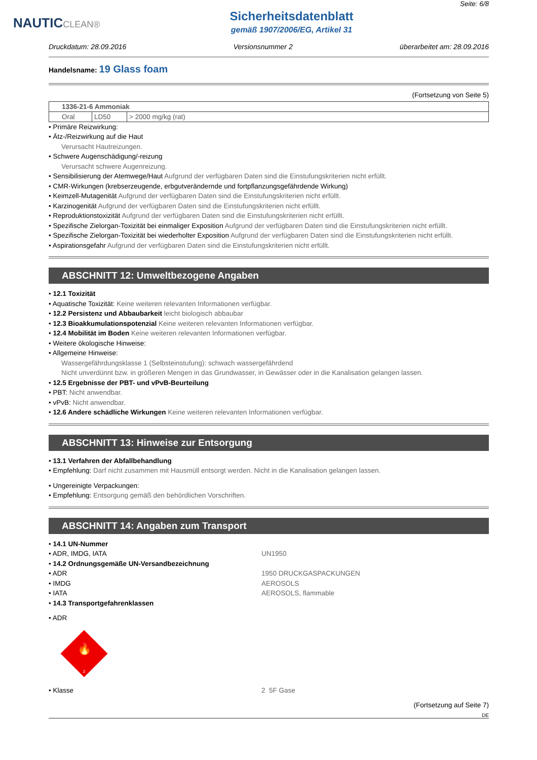NAUTICCLEAN®
Sicherheitsdatenblatt
gemäß 1907/2006/EG, Artikel 31
Seite: 6/8
Druckdatum: 28.09.2016 Versionsnummer 2 überarbeitet am: 28.09.2016
Handelsname: 19 Glass foam
(Fortsetzung von Seite 5)
| 1336-21-6 Ammoniak | | |
| Oral | LD50 | > 2000 mg/kg (rat) |
• Primäre Reizwirkung:
• Ätz-/Reizwirkung auf die Haut
Verursacht Hautreizungen.
• Schwere Augenschädigung/-reizung
Verursacht schwere Augenreizung.
• Sensibilisierung der Atemwege/Haut Aufgrund der verfügbaren Daten sind die Einstufungskriterien nicht erfüllt.
• CMR-Wirkungen (krebserzeugende, erbgutverändernde und fortpflanzungsgefährdende Wirkung)
• Keimzell-Mutagenität Aufgrund der verfügbaren Daten sind die Einstufungskriterien nicht erfüllt.
• Karzinogenität Aufgrund der verfügbaren Daten sind die Einstufungskriterien nicht erfüllt.
• Reproduktionstoxizität Aufgrund der verfügbaren Daten sind die Einstufungskriterien nicht erfüllt.
• Spezifische Zielorgan-Toxizität bei einmaliger Exposition Aufgrund der verfügbaren Daten sind die Einstufungskriterien nicht erfüllt.
• Spezifische Zielorgan-Toxizität bei wiederholter Exposition Aufgrund der verfügbaren Daten sind die Einstufungskriterien nicht erfüllt.
• Aspirationsgefahr Aufgrund der verfügbaren Daten sind die Einstufungskriterien nicht erfüllt.
ABSCHNITT 12: Umweltbezogene Angaben
• 12.1 Toxizität
• Aquatische Toxizität: Keine weiteren relevanten Informationen verfügbar.
• 12.2 Persistenz und Abbaubarkeit leicht biologisch abbaubar
• 12.3 Bioakkumulationspotenzial Keine weiteren relevanten Informationen verfügbar.
• 12.4 Mobilität im Boden Keine weiteren relevanten Informationen verfügbar.
• Weitere ökologische Hinweise:
• Allgemeine Hinweise:
Wassergefährdungsklasse 1 (Selbsteinstufung): schwach wassergefährdend
Nicht unverdünnt bzw. in größeren Mengen in das Grundwasser, in Gewässer oder in die Kanalisation gelangen lassen.
• 12.5 Ergebnisse der PBT- und vPvB-Beurteilung
• PBT: Nicht anwendbar.
• vPvB: Nicht anwendbar.
• 12.6 Andere schädliche Wirkungen Keine weiteren relevanten Informationen verfügbar.
ABSCHNITT 13: Hinweise zur Entsorgung
• 13.1 Verfahren der Abfallbehandlung
• Empfehlung: Darf nicht zusammen mit Hausmüll entsorgt werden. Nicht in die Kanalisation gelangen lassen.
• Ungereinigte Verpackungen:
• Empfehlung: Entsorgung gemäß den behördlichen Vorschriften.
ABSCHNITT 14: Angaben zum Transport
• 14.1 UN-Nummer
• ADR, IMDG, IATA UN1950
• 14.2 Ordnungsgemäße UN-Versandbezeichnung
• ADR 1950 DRUCKGASPACKUNGEN
• IMDG AEROSOLS
• IATA AEROSOLS, flammable
• 14.3 Transportgefahrenklassen
• ADR
🔥
2
• Klasse 2 5F Gase
(Fortsetzung auf Seite 7)
DE